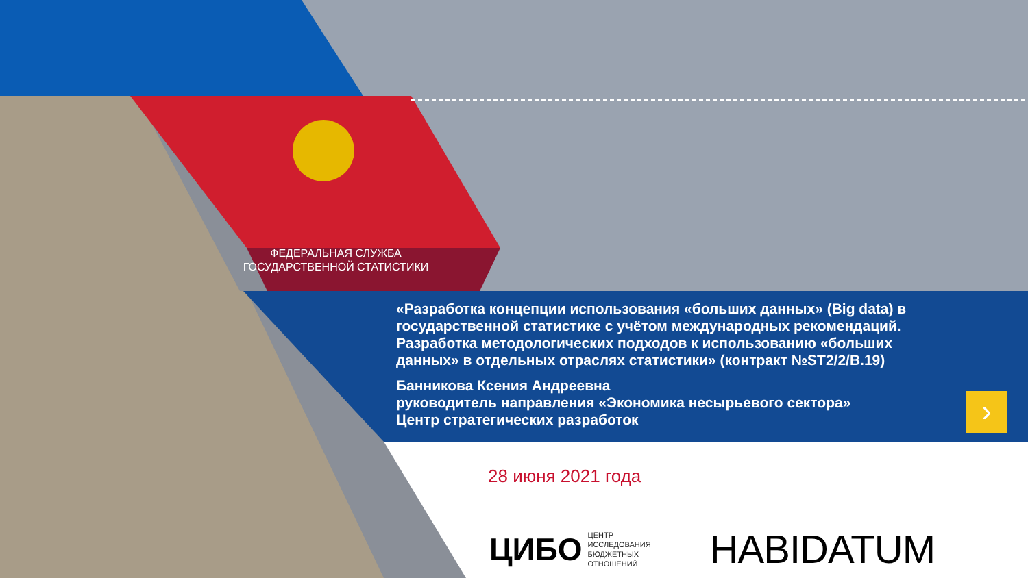ФЕДЕРАЛЬНАЯ СЛУЖБА
ГОСУДАРСТВЕННОЙ СТАТИСТИКИ
«Разработка концепции использования «больших данных» (Big data) в государственной статистике с учётом международных рекомендаций. Разработка методологических подходов к использованию «больших данных» в отдельных отраслях статистики» (контракт №ST2/2/B.19)
Банникова Ксения Андреевна
руководитель направления «Экономика несырьевого сектора»
Центр стратегических разработок
›
28 июня 2021 года
ЦИБО ЦЕНТР
ИССЛЕДОВАНИЯ
БЮДЖЕТНЫХ
ОТНОШЕНИЙ
HABIDATUM